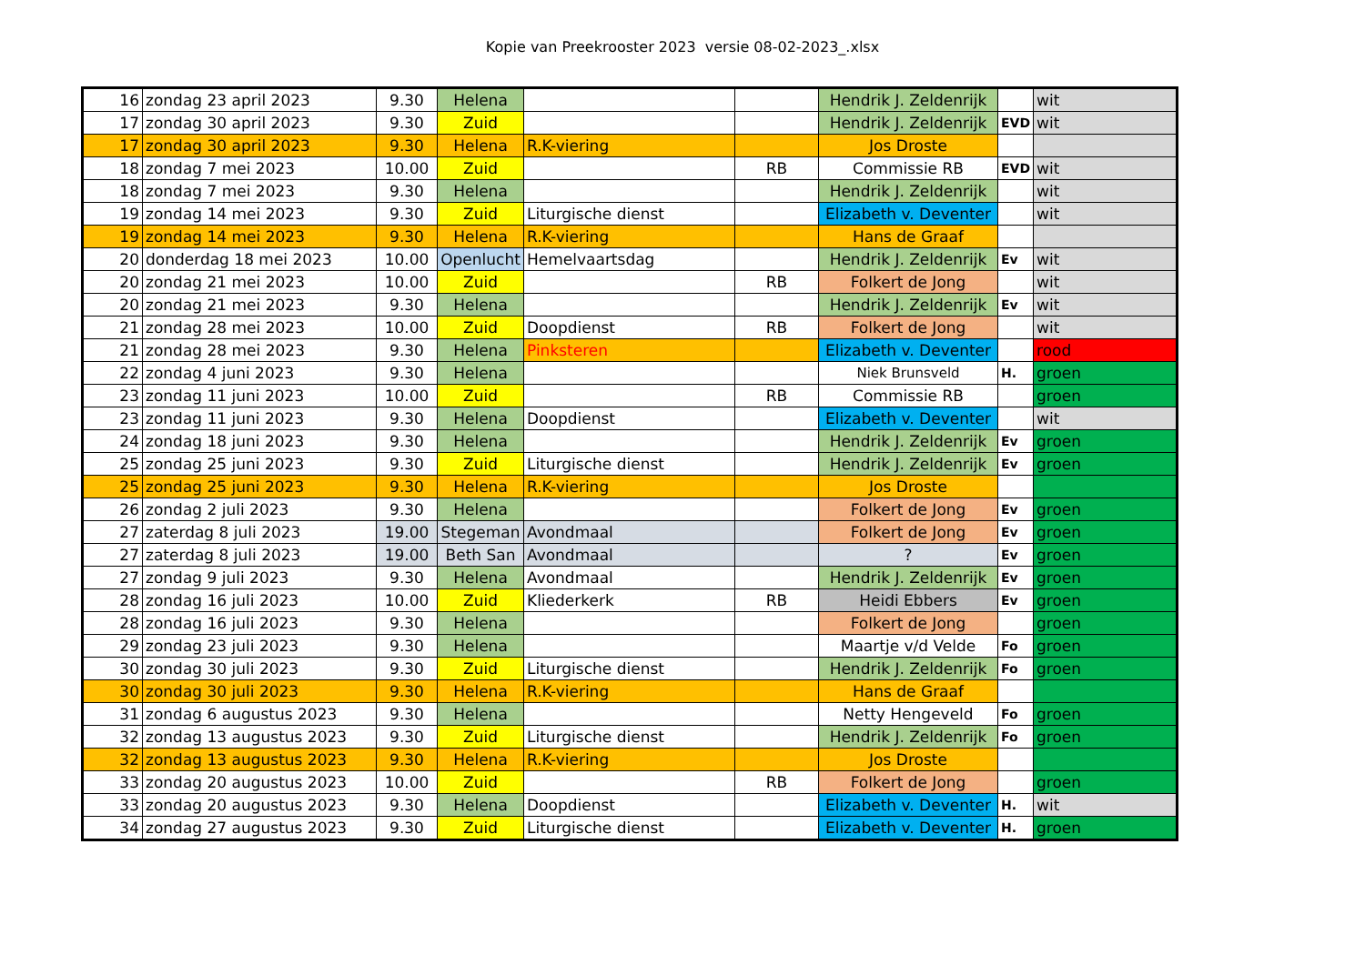Kopie van Preekrooster 2023 versie 08-02-2023_.xlsx
| 16 | zondag 23 april 2023 | 9.30 | Helena | | | Hendrik J. Zeldenrijk | | wit |
| 17 | zondag 30 april 2023 | 9.30 | Zuid | | | Hendrik J. Zeldenrijk | EVD | wit |
| 17 | zondag 30 april 2023 | 9.30 | Helena | R.K-viering | | Jos Droste | | |
| 18 | zondag 7 mei 2023 | 10.00 | Zuid | | RB | Commissie RB | EVD | wit |
| 18 | zondag 7 mei 2023 | 9.30 | Helena | | | Hendrik J. Zeldenrijk | | wit |
| 19 | zondag 14 mei 2023 | 9.30 | Zuid | Liturgische dienst | | Elizabeth v. Deventer | | wit |
| 19 | zondag 14 mei 2023 | 9.30 | Helena | R.K-viering | | Hans de Graaf | | |
| 20 | donderdag 18 mei 2023 | 10.00 | Openlucht | Hemelvaartsdag | | Hendrik J. Zeldenrijk | Ev | wit |
| 20 | zondag 21 mei 2023 | 10.00 | Zuid | | RB | Folkert de Jong | | wit |
| 20 | zondag 21 mei 2023 | 9.30 | Helena | | | Hendrik J. Zeldenrijk | Ev | wit |
| 21 | zondag 28 mei 2023 | 10.00 | Zuid | Doopdienst | RB | Folkert de Jong | | wit |
| 21 | zondag 28 mei 2023 | 9.30 | Helena | Pinksteren | | Elizabeth v. Deventer | | rood |
| 22 | zondag 4 juni 2023 | 9.30 | Helena | | | Niek Brunsveld | H. | groen |
| 23 | zondag 11 juni 2023 | 10.00 | Zuid | | RB | Commissie RB | | groen |
| 23 | zondag 11 juni 2023 | 9.30 | Helena | Doopdienst | | Elizabeth v. Deventer | | wit |
| 24 | zondag 18 juni 2023 | 9.30 | Helena | | | Hendrik J. Zeldenrijk | Ev | groen |
| 25 | zondag 25 juni 2023 | 9.30 | Zuid | Liturgische dienst | | Hendrik J. Zeldenrijk | Ev | groen |
| 25 | zondag 25 juni 2023 | 9.30 | Helena | R.K-viering | | Jos Droste | | |
| 26 | zondag 2 juli 2023 | 9.30 | Helena | | | Folkert de Jong | Ev | groen |
| 27 | zaterdag 8 juli 2023 | 19.00 | Stegeman | Avondmaal | | Folkert de Jong | Ev | groen |
| 27 | zaterdag 8 juli 2023 | 19.00 | Beth San | Avondmaal | | ? | Ev | groen |
| 27 | zondag 9 juli 2023 | 9.30 | Helena | Avondmaal | | Hendrik J. Zeldenrijk | Ev | groen |
| 28 | zondag 16 juli 2023 | 10.00 | Zuid | Kliederkerk | RB | Heidi Ebbers | Ev | groen |
| 28 | zondag 16 juli 2023 | 9.30 | Helena | | | Folkert de Jong | | groen |
| 29 | zondag 23 juli 2023 | 9.30 | Helena | | | Maartje v/d Velde | Fo | groen |
| 30 | zondag 30 juli 2023 | 9.30 | Zuid | Liturgische dienst | | Hendrik J. Zeldenrijk | Fo | groen |
| 30 | zondag 30 juli 2023 | 9.30 | Helena | R.K-viering | | Hans de Graaf | | |
| 31 | zondag 6 augustus 2023 | 9.30 | Helena | | | Netty Hengeveld | Fo | groen |
| 32 | zondag 13 augustus 2023 | 9.30 | Zuid | Liturgische dienst | | Hendrik J. Zeldenrijk | Fo | groen |
| 32 | zondag 13 augustus 2023 | 9.30 | Helena | R.K-viering | | Jos Droste | | |
| 33 | zondag 20 augustus 2023 | 10.00 | Zuid | | RB | Folkert de Jong | | groen |
| 33 | zondag 20 augustus 2023 | 9.30 | Helena | Doopdienst | | Elizabeth v. Deventer | H. | wit |
| 34 | zondag 27 augustus 2023 | 9.30 | Zuid | Liturgische dienst | | Elizabeth v. Deventer | H. | groen |